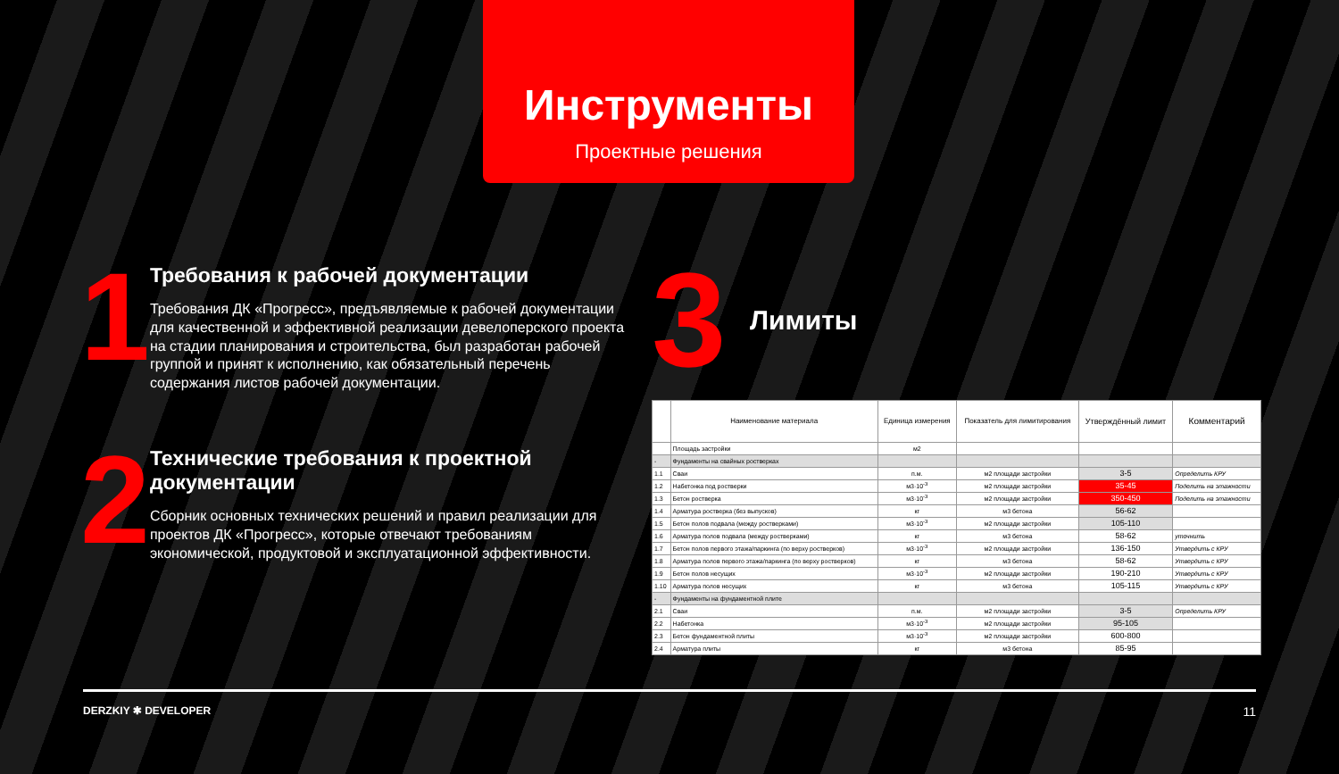Инструменты
Проектные решения
1
Требования к рабочей документации
Требования ДК «Прогресс», предъявляемые к рабочей документации для качественной и эффективной реализации девелоперского проекта на стадии планирования и строительства, был разработан рабочей группой и принят к исполнению, как обязательный перечень содержания листов рабочей документации.
2
Технические требования к проектной документации
Сборник основных технических решений и правил реализации для проектов ДК «Прогресс», которые отвечают требованиям экономической, продуктовой и эксплуатационной эффективности.
3
Лимиты
| | Наименование материала | Единица измерения | Показатель для лимитирования | Утверждённый лимит | Комментарий |
| --- | --- | --- | --- | --- | --- |
| | Площадь застройки | м2 | | | |
| - | Фундаменты на свайных ростверках | | | | |
| 1.1 | Сваи | п.м. | м2 площади застройки | 3-5 | Определить КРУ |
| 1.2 | Набетонка под ростверки | м3·10<sup>-3</sup> | м2 площади застройки | 35-45 | Поделить на этажности |
| 1.3 | Бетон ростверка | м3·10<sup>-3</sup> | м2 площади застройки | 350-450 | Поделить на этажности |
| 1.4 | Арматура ростверка (без выпусков) | кг | м3 бетона | 56-62 | |
| 1.5 | Бетон полов подвала (между ростверками) | м3·10<sup>-3</sup> | м2 площади застройки | 105-110 | |
| 1.6 | Арматура полов подвала (между ростверками) | кг | м3 бетона | 58-62 | уточнить |
| 1.7 | Бетон полов первого этажа/паркинга (по верху ростверков) | м3·10<sup>-3</sup> | м2 площади застройки | 136-150 | Утвердить с КРУ |
| 1.8 | Арматура полов первого этажа/паркинга (по верху ростверков) | кг | м3 бетона | 58-62 | Утвердить с КРУ |
| 1.9 | Бетон полов несущих | м3·10<sup>-3</sup> | м2 площади застройки | 190-210 | Утвердить с КРУ |
| 1.10 | Арматура полов несущих | кг | м3 бетона | 105-115 | Утвердить с КРУ |
| - | Фундаменты на фундаментной плите | | | | |
| 2.1 | Сваи | п.м. | м2 площади застройки | 3-5 | Определить КРУ |
| 2.2 | Набетонка | м3·10<sup>-3</sup> | м2 площади застройки | 95-105 | |
| 2.3 | Бетон фундаментной плиты | м3·10<sup>-3</sup> | м2 площади застройки | 600-800 | |
| 2.4 | Арматура плиты | кг | м3 бетона | 85-95 | |
DERZKIY ✱ DEVELOPER 11